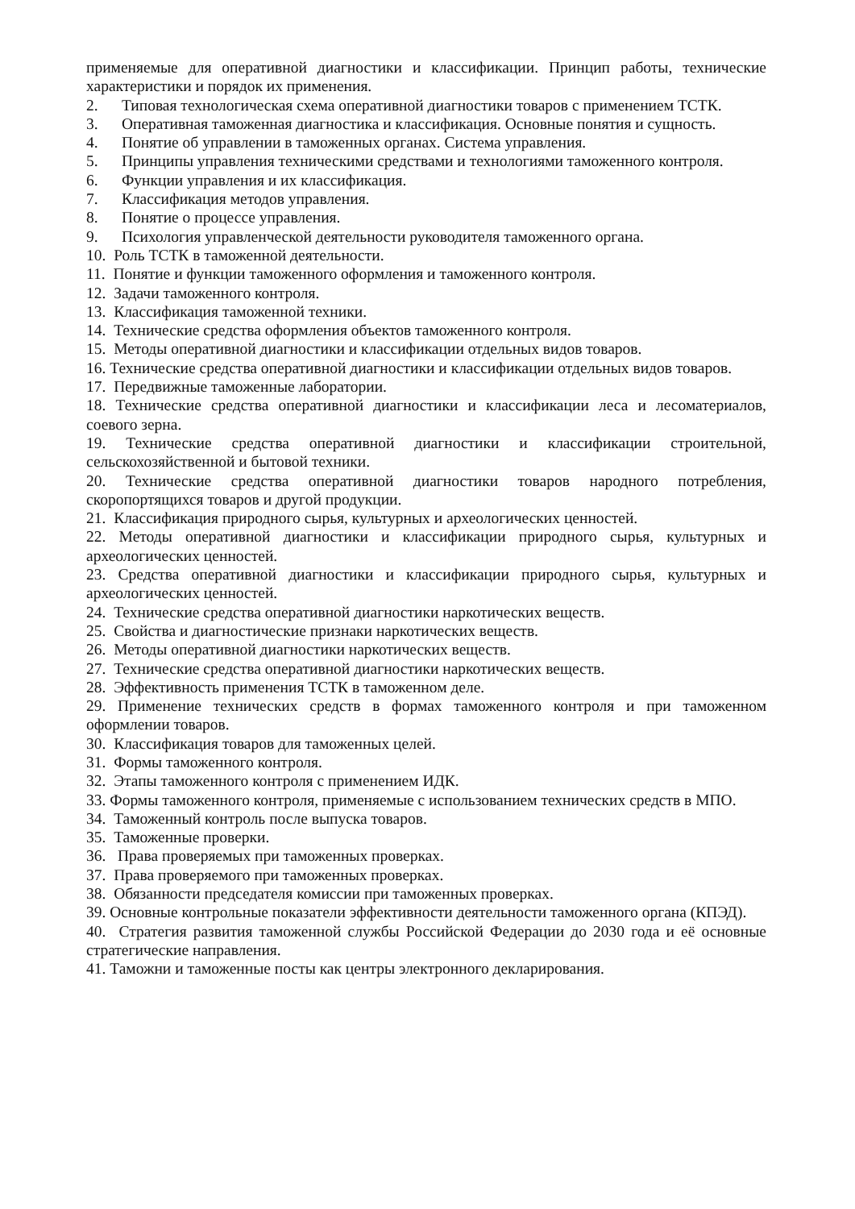применяемые для оперативной диагностики и классификации. Принцип работы, технические характеристики и порядок их применения.
2. Типовая технологическая схема оперативной диагностики товаров с применением ТСТК.
3. Оперативная таможенная диагностика и классификация. Основные понятия и сущность.
4. Понятие об управлении в таможенных органах. Система управления.
5. Принципы управления техническими средствами и технологиями таможенного контроля.
6. Функции управления и их классификация.
7. Классификация методов управления.
8. Понятие о процессе управления.
9. Психология управленческой деятельности руководителя таможенного органа.
10. Роль ТСТК в таможенной деятельности.
11. Понятие и функции таможенного оформления и таможенного контроля.
12. Задачи таможенного контроля.
13. Классификация таможенной техники.
14. Технические средства оформления объектов таможенного контроля.
15. Методы оперативной диагностики и классификации отдельных видов товаров.
16. Технические средства оперативной диагностики и классификации отдельных видов товаров.
17. Передвижные таможенные лаборатории.
18. Технические средства оперативной диагностики и классификации леса и лесоматериалов, соевого зерна.
19. Технические средства оперативной диагностики и классификации строительной, сельскохозяйственной и бытовой техники.
20. Технические средства оперативной диагностики товаров народного потребления, скоропортящихся товаров и другой продукции.
21. Классификация природного сырья, культурных и археологических ценностей.
22. Методы оперативной диагностики и классификации природного сырья, культурных и археологических ценностей.
23. Средства оперативной диагностики и классификации природного сырья, культурных и археологических ценностей.
24. Технические средства оперативной диагностики наркотических веществ.
25. Свойства и диагностические признаки наркотических веществ.
26. Методы оперативной диагностики наркотических веществ.
27. Технические средства оперативной диагностики наркотических веществ.
28. Эффективность применения ТСТК в таможенном деле.
29. Применение технических средств в формах таможенного контроля и при таможенном оформлении товаров.
30. Классификация товаров для таможенных целей.
31. Формы таможенного контроля.
32. Этапы таможенного контроля с применением ИДК.
33. Формы таможенного контроля, применяемые с использованием технических средств в МПО.
34. Таможенный контроль после выпуска товаров.
35. Таможенные проверки.
36. Права проверяемых при таможенных проверках.
37. Права проверяемого при таможенных проверках.
38. Обязанности председателя комиссии при таможенных проверках.
39. Основные контрольные показатели эффективности деятельности таможенного органа (КПЭД).
40. Стратегия развития таможенной службы Российской Федерации до 2030 года и её основные стратегические направления.
41. Таможни и таможенные посты как центры электронного декларирования.